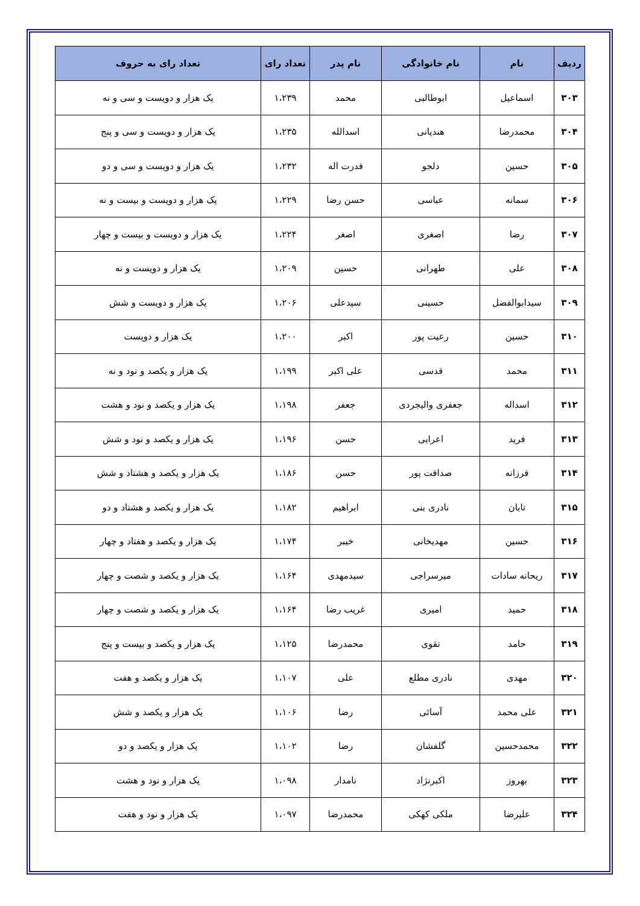| ردیف | نام | نام خانوادگی | نام پدر | تعداد رای | تعداد رای به حروف |
| --- | --- | --- | --- | --- | --- |
| ۳۰۳ | اسماعیل | ابوطالبی | محمد | ۱،۲۳۹ | یک هزار و دویست و سی و نه |
| ۳۰۴ | محمدرضا | هندیانی | اسدالله | ۱،۲۳۵ | یک هزار و دویست و سی و پنج |
| ۳۰۵ | حسین | دلجو | قدرت اله | ۱،۲۳۲ | یک هزار و دویست و سی و دو |
| ۳۰۶ | سمانه | عباسی | حسن رضا | ۱،۲۲۹ | یک هزار و دویست و بیست و نه |
| ۳۰۷ | رضا | اصغری | اصغر | ۱،۲۲۴ | یک هزار و دویست و بیست و چهار |
| ۳۰۸ | علی | طهرانی | حسین | ۱،۲۰۹ | یک هزار و دویست و نه |
| ۳۰۹ | سیدابوالفضل | حسینی | سیدعلی | ۱،۲۰۶ | یک هزار و دویست و شش |
| ۳۱۰ | حسین | رعیت پور | اکبر | ۱،۲۰۰ | یک هزار و دویست |
| ۳۱۱ | محمد | قدسی | علی اکبر | ۱،۱۹۹ | یک هزار و یکصد و نود و نه |
| ۳۱۲ | اسداله | جعفری والیجردی | جعفر | ۱،۱۹۸ | یک هزار و یکصد و نود و هشت |
| ۳۱۳ | فرید | اعرابی | حسن | ۱،۱۹۶ | یک هزار و یکصد و نود و شش |
| ۳۱۴ | فرزانه | صداقت پور | حسن | ۱،۱۸۶ | یک هزار و یکصد و هشتاد و شش |
| ۳۱۵ | تابان | نادری بنی | ابراهیم | ۱،۱۸۲ | یک هزار و یکصد و هشتاد و دو |
| ۳۱۶ | حسین | مهدیخانی | خیبر | ۱،۱۷۴ | یک هزار و یکصد و هفتاد و چهار |
| ۳۱۷ | ریحانه سادات | میرسراجی | سیدمهدی | ۱،۱۶۴ | یک هزار و یکصد و شصت و چهار |
| ۳۱۸ | حمید | امیری | غریب رضا | ۱،۱۶۴ | یک هزار و یکصد و شصت و چهار |
| ۳۱۹ | حامد | تقوی | محمدرضا | ۱،۱۲۵ | یک هزار و یکصد و بیست و پنج |
| ۳۲۰ | مهدی | نادری مطلع | علی | ۱،۱۰۷ | یک هزار و یکصد و هفت |
| ۳۲۱ | علی محمد | آسائی | رضا | ۱،۱۰۶ | یک هزار و یکصد و شش |
| ۳۲۲ | محمدحسین | گلفشان | رضا | ۱،۱۰۲ | یک هزار و یکصد و دو |
| ۳۲۳ | بهروز | اکبرنژاد | نامدار | ۱،۰۹۸ | یک هزار و نود و هشت |
| ۳۲۴ | علیرضا | ملکی کهکی | محمدرضا | ۱،۰۹۷ | یک هزار و نود و هفت |